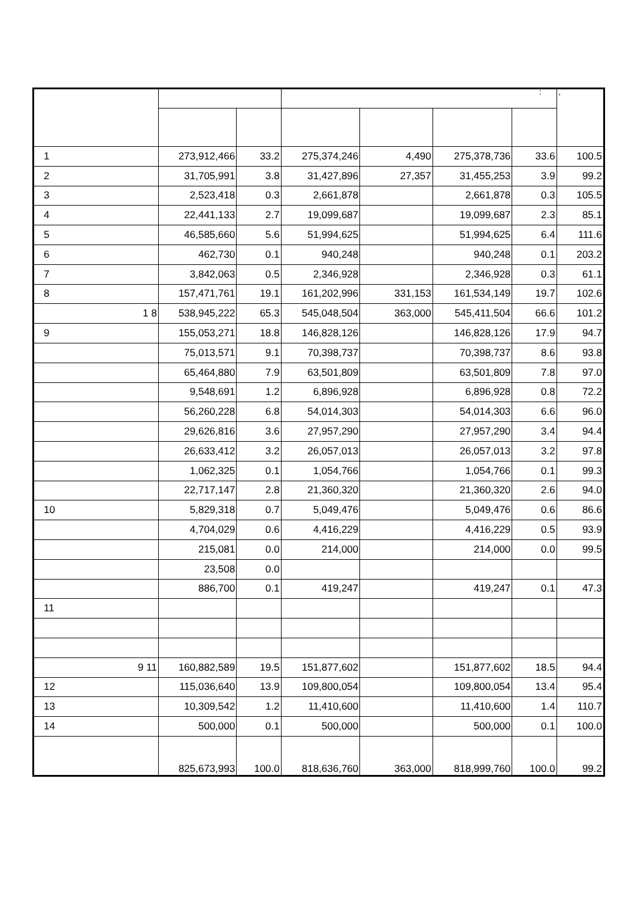:　　,
| 1 | 273,912,466 | 33.2 | 275,374,246 | 4,490 | 275,378,736 | 33.6 | 100.5 |
| 2 | 31,705,991 | 3.8 | 31,427,896 | 27,357 | 31,455,253 | 3.9 | 99.2 |
| 3 | 2,523,418 | 0.3 | 2,661,878 | | 2,661,878 | 0.3 | 105.5 |
| 4 | 22,441,133 | 2.7 | 19,099,687 | | 19,099,687 | 2.3 | 85.1 |
| 5 | 46,585,660 | 5.6 | 51,994,625 | | 51,994,625 | 6.4 | 111.6 |
| 6 | 462,730 | 0.1 | 940,248 | | 940,248 | 0.1 | 203.2 |
| 7 | 3,842,063 | 0.5 | 2,346,928 | | 2,346,928 | 0.3 | 61.1 |
| 8 | 157,471,761 | 19.1 | 161,202,996 | 331,153 | 161,534,149 | 19.7 | 102.6 |
| 1 8 | 538,945,222 | 65.3 | 545,048,504 | 363,000 | 545,411,504 | 66.6 | 101.2 |
| 9 | 155,053,271 | 18.8 | 146,828,126 | | 146,828,126 | 17.9 | 94.7 |
| | 75,013,571 | 9.1 | 70,398,737 | | 70,398,737 | 8.6 | 93.8 |
| | 65,464,880 | 7.9 | 63,501,809 | | 63,501,809 | 7.8 | 97.0 |
| | 9,548,691 | 1.2 | 6,896,928 | | 6,896,928 | 0.8 | 72.2 |
| | 56,260,228 | 6.8 | 54,014,303 | | 54,014,303 | 6.6 | 96.0 |
| | 29,626,816 | 3.6 | 27,957,290 | | 27,957,290 | 3.4 | 94.4 |
| | 26,633,412 | 3.2 | 26,057,013 | | 26,057,013 | 3.2 | 97.8 |
| | 1,062,325 | 0.1 | 1,054,766 | | 1,054,766 | 0.1 | 99.3 |
| | 22,717,147 | 2.8 | 21,360,320 | | 21,360,320 | 2.6 | 94.0 |
| 10 | 5,829,318 | 0.7 | 5,049,476 | | 5,049,476 | 0.6 | 86.6 |
| | 4,704,029 | 0.6 | 4,416,229 | | 4,416,229 | 0.5 | 93.9 |
| | 215,081 | 0.0 | 214,000 | | 214,000 | 0.0 | 99.5 |
| | 23,508 | 0.0 | | | | | |
| | 886,700 | 0.1 | 419,247 | | 419,247 | 0.1 | 47.3 |
| 11 | | | | | | | |
| 9 11 | 160,882,589 | 19.5 | 151,877,602 | | 151,877,602 | 18.5 | 94.4 |
| 12 | 115,036,640 | 13.9 | 109,800,054 | | 109,800,054 | 13.4 | 95.4 |
| 13 | 10,309,542 | 1.2 | 11,410,600 | | 11,410,600 | 1.4 | 110.7 |
| 14 | 500,000 | 0.1 | 500,000 | | 500,000 | 0.1 | 100.0 |
| | 825,673,993 | 100.0 | 818,636,760 | 363,000 | 818,999,760 | 100.0 | 99.2 |